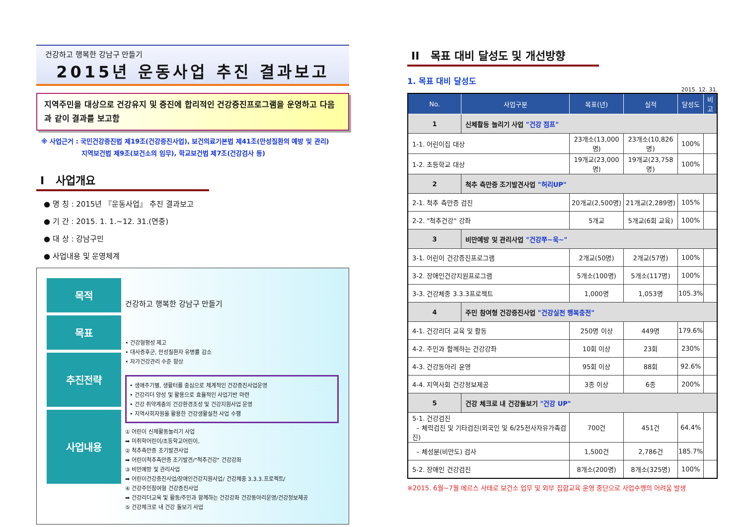건강하고 행복한 강남구 만들기
2015년 운동사업 추진 결과보고
지역주민을 대상으로 건강유지 및 증진에 합리적인 건강증진프로그램을 운영하고 다음과 같이 결과를 보고함
※ 사업근거 : 국민건강증진법 제19조(건강증진사업), 보건의료기본법 제41조(만성질환의 예방 및 관리)
지역보건법 제9조(보건소의 임무), 학교보건법 제7조(건강검사 등)
I 사업개요
● 명 칭 : 2015년 『운동사업』 추진 결과보고
● 기 간 : 2015. 1. 1.~12. 31.(연중)
● 대 상 : 강남구민
● 사업내용 및 운영체계
목적
목표
추진전략
사업내용
건강하고 행복한 강남구 만들기
• 건강형평성 제고
• 대사증후군, 만성질환자 유병률 감소
• 자가건강관리 수준 향상
• 생애주기별, 생활터를 중심으로 체계적인 건강증진사업운영
• 건강리더 양성 및 활용으로 효율적인 사업기반 마련
• 건강 취약계층의 건강환경조성 및 건강지원사업 운영
• 지역사회자원을 활용한 건강생활실천 사업 수행
① 어린이 신체활동늘리기 사업
➡ 미취학어린이/초등학교어린이,
② 척추측만증 조기발견사업
➡ 어린이척추측만증 조기발견/"척추건강" 건강강좌
③ 비만예방 및 관리사업
➡ 어린이건강증진사업/장애인건강지원사업/ 건강체중 3.3.3.프로젝트/
④ 건강주민참여형 건강증진사업
➡ 건강리더교육 및 활동/주민과 함께하는 건강강좌 건강동아리운영/건강정보제공
⑤ 건강체크로 내 건강 돌보기 사업
II 목표 대비 달성도 및 개선방향
1. 목표 대비 달성도
2015. 12. 31.
| No. | 사업구분 | 목표(년) | 실적 | 달성도 | 비고 |
| --- | --- | --- | --- | --- | --- |
| 1 | 신체활동 늘리기 사업 "건강 점프" | | | | |
| 1-1. 어린이집 대상 | | 23개소(13,000명) | 23개소(10,826명) | 100% | |
| 1-2. 초등학교 대상 | | 19개교(23,000명) | 19개교(23,758명) | 100% | |
| 2 | 척추 측만증 조기발견사업 "허리UP" | | | | |
| 2-1. 척추 측만증 검진 | | 20개교(2,500명) | 21개교(2,289명) | 105% | |
| 2-2. "척추건강" 강좌 | | 5개교 | 5개교(6회 교육) | 100% | |
| 3 | 비만예방 및 관리사업 "건강쭈~욱~" | | | | |
| 3-1. 어린이 건강증진프로그램 | | 2개교(50명) | 2개교(57명) | 100% | |
| 3-2. 장애인건강지원프로그램 | | 5개소(100명) | 5개소(117명) | 100% | |
| 3-3. 건강체중 3.3.3프로젝트 | | 1,000명 | 1,053명 | 105.3% | |
| 4 | 주민 참여형 건강증진사업 "건강실천 행복충전" | | | | |
| 4-1. 건강리더 교육 및 활동 | | 250명 이상 | 449명 | 179.6% | |
| 4-2. 주민과 함께하는 건강강좌 | | 10회 이상 | 23회 | 230% | |
| 4-3. 건강동아리 운영 | | 95회 이상 | 88회 | 92.6% | |
| 4-4. 지역사회 건강정보제공 | | 3종 이상 | 6종 | 200% | |
| 5 | 건강 체크로 내 건강돌보기 "건강 UP" | | | | |
| 5-1. 건강검진 – 체력검진 및 기타검진(외국인 및 6/25전사자유가족검진) | | 700건 | 451건 | 64.4% | |
| – 체성분(비만도) 검사 | | 1,500건 | 2,786건 | 185.7% | |
| 5-2. 장애인 건강검진 | | 8개소(200명) | 8개소(325명) | 100% | |
※2015. 6월~7월 메르스 사태로 보건소 업무 및 외부 집합교육 운영 중단으로 사업수행의 어려움 발생